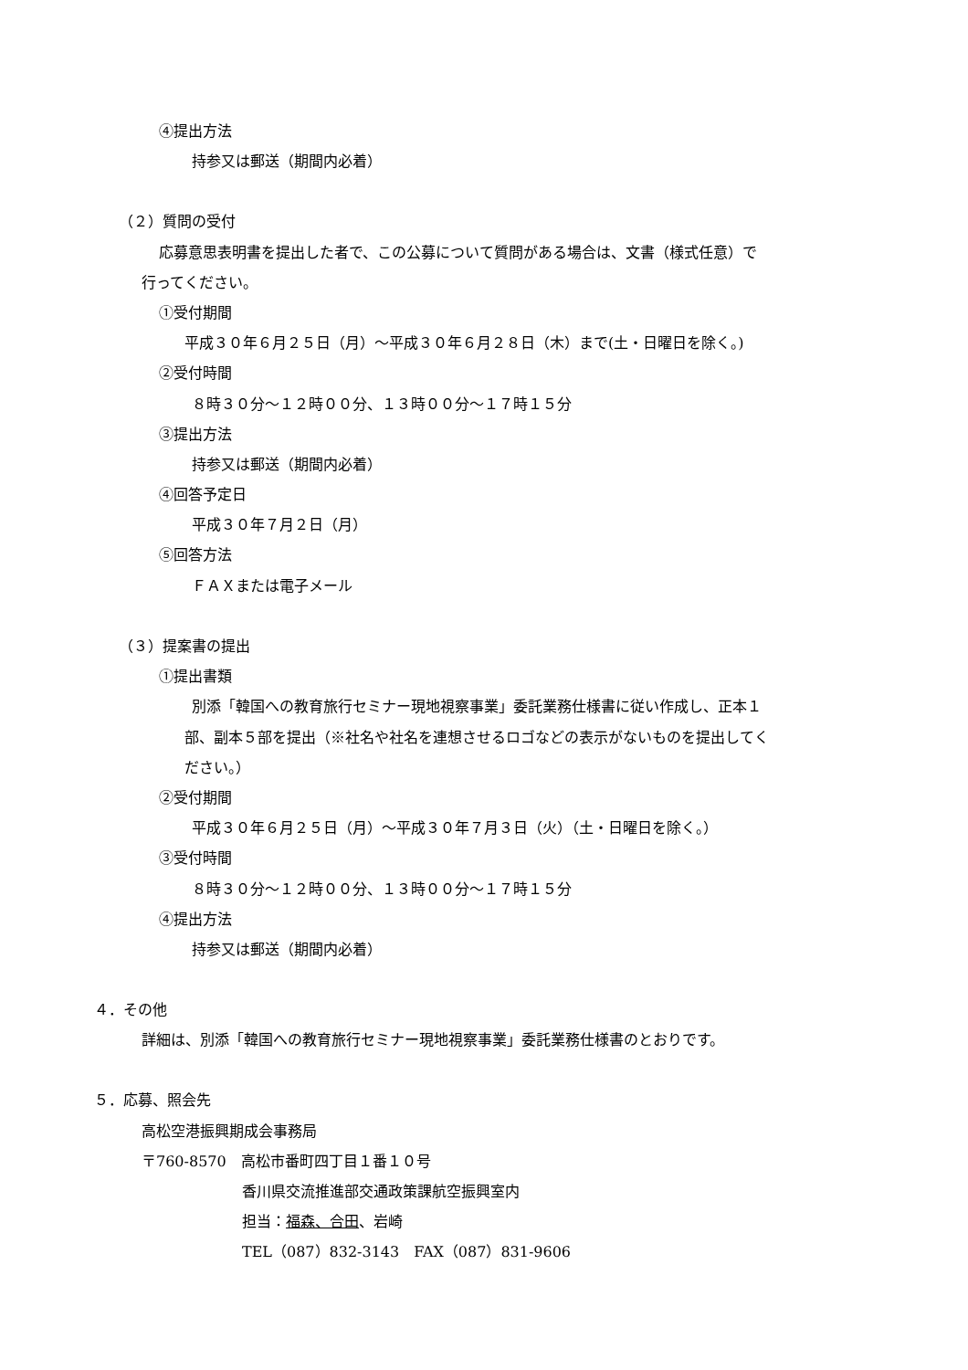④提出方法
持参又は郵送（期間内必着）
（２）質問の受付
応募意思表明書を提出した者で、この公募について質問がある場合は、文書（様式任意）で
行ってください。
①受付期間
平成３０年６月２５日（月）～平成３０年６月２８日（木）まで(土・日曜日を除く。)
②受付時間
８時３０分～１２時００分、１３時００分～１７時１５分
③提出方法
持参又は郵送（期間内必着）
④回答予定日
平成３０年７月２日（月）
⑤回答方法
ＦＡＸまたは電子メール
（３）提案書の提出
①提出書類
別添「韓国への教育旅行セミナー現地視察事業」委託業務仕様書に従い作成し、正本１
部、副本５部を提出（※社名や社名を連想させるロゴなどの表示がないものを提出してく
ださい。）
②受付期間
平成３０年６月２５日（月）～平成３０年７月３日（火）（土・日曜日を除く。）
③受付時間
８時３０分～１２時００分、１３時００分～１７時１５分
④提出方法
持参又は郵送（期間内必着）
４．その他
詳細は、別添「韓国への教育旅行セミナー現地視察事業」委託業務仕様書のとおりです。
５．応募、照会先
高松空港振興期成会事務局
〒760-8570　高松市番町四丁目１番１０号
香川県交流推進部交通政策課航空振興室内
担当：福森、合田、岩崎
TEL（087）832-3143　FAX（087）831-9606